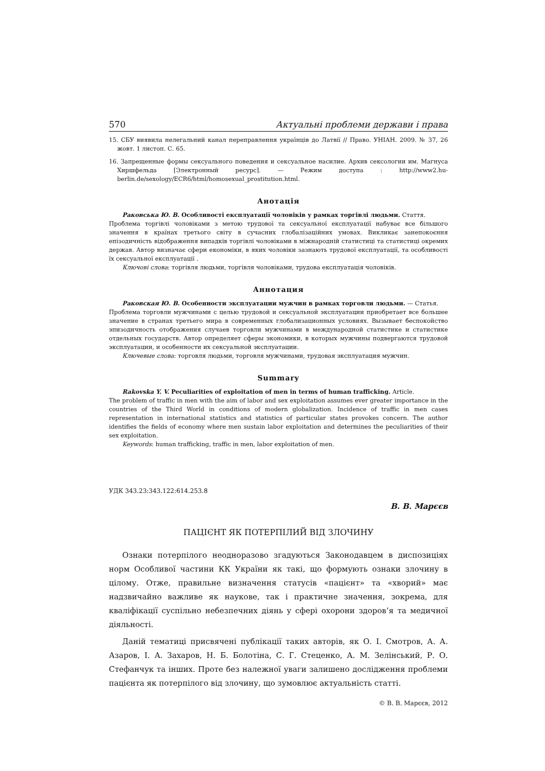570 Актуальні проблеми держави і права
15. СБУ виявила нелегальний канал переправлення українців до Латвії // Право. УНІАН. 2009. № 37, 26 жовт. 1 листоп. С. 65.
16. Запрещенные формы сексуального поведения и сексуальное насилие. Архив сексологии им. Магнуса Хиршфельда [Электронный ресурс]. — Режим доступа : http://www2.hu-berlin.de/sexology/ECR6/html/homosexual_prostitution.html.
Анотація
Раковська Ю. В. Особливості експлуатації чоловіків у рамках торгівлі людьми. Стаття.
Проблема торгівлі чоловіками з метою трудової та сексуальної експлуатації набуває все більшого значення в країнах третього світу в сучасних глобалізаційних умовах. Викликає занепокоєння епізодичність відображення випадків торгівлі чоловіками в міжнародній статистиці та статистиці окремих держав. Автор визначає сфери економіки, в яких чоловіки зазнають трудової експлуатації, та особливості їх сексуальної експлуатації .
Ключові слова: торгівля людьми, торгівля чоловіками, трудова експлуатація чоловіків.
Аннотация
Раковская Ю. В. Особенности эксплуатации мужчин в рамках торговли людьми. — Статья.
Проблема торговли мужчинами с целью трудовой и сексуальной эксплуатации приобретает все большее значение в странах третьего мира в современных глобализационных условиях. Вызывает беспокойство эпизодичность отображения случаев торговли мужчинами в международной статистике и статистике отдельных государств. Автор определяет сферы экономики, в которых мужчины подвергаются трудовой эксплуатации, и особенности их сексуальной эксплуатации.
Ключевые слова: торговля людьми, торговля мужчинами, трудовая эксплуатация мужчин.
Summary
Rakovska Y. V. Peculiarities of exploitation of men in terms of human trafficking. Article.
The problem of traffic in men with the aim of labor and sex exploitation assumes ever greater importance in the countries of the Third World in conditions of modern globalization. Incidence of traffic in men cases representation in international statistics and statistics of particular states provokes concern. The author identifies the fields of economy where men sustain labor exploitation and determines the peculiarities of their sex exploitation.
Keywords: human trafficking, traffic in men, labor exploitation of men.
УДК 343.23:343.122:614.253.8
В. В. Марєєв
ПАЦІЄНТ ЯК ПОТЕРПІЛИЙ ВІД ЗЛОЧИНУ
Ознаки потерпілого неодноразово згадуються Законодавцем в диспозиціях норм Особливої частини КК України як такі, що формують ознаки злочину в цілому. Отже, правильне визначення статусів «пацієнт» та «хворий» має надзвичайно важливе як наукове, так і практичне значення, зокрема, для кваліфікації суспільно небезпечних діянь у сфері охорони здоров’я та медичної діяльності.
Даній тематиці присвячені публікації таких авторів, як О. І. Смотров, А. А. Азаров, І. А. Захаров, Н. Б. Болотіна, С. Г. Стеценко, А. М. Зелінський, Р. О. Стефанчук та інших. Проте без належної уваги залишено дослідження проблеми пацієнта як потерпілого від злочину, що зумовлює актуальність статті.
© В. В. Марєєв, 2012